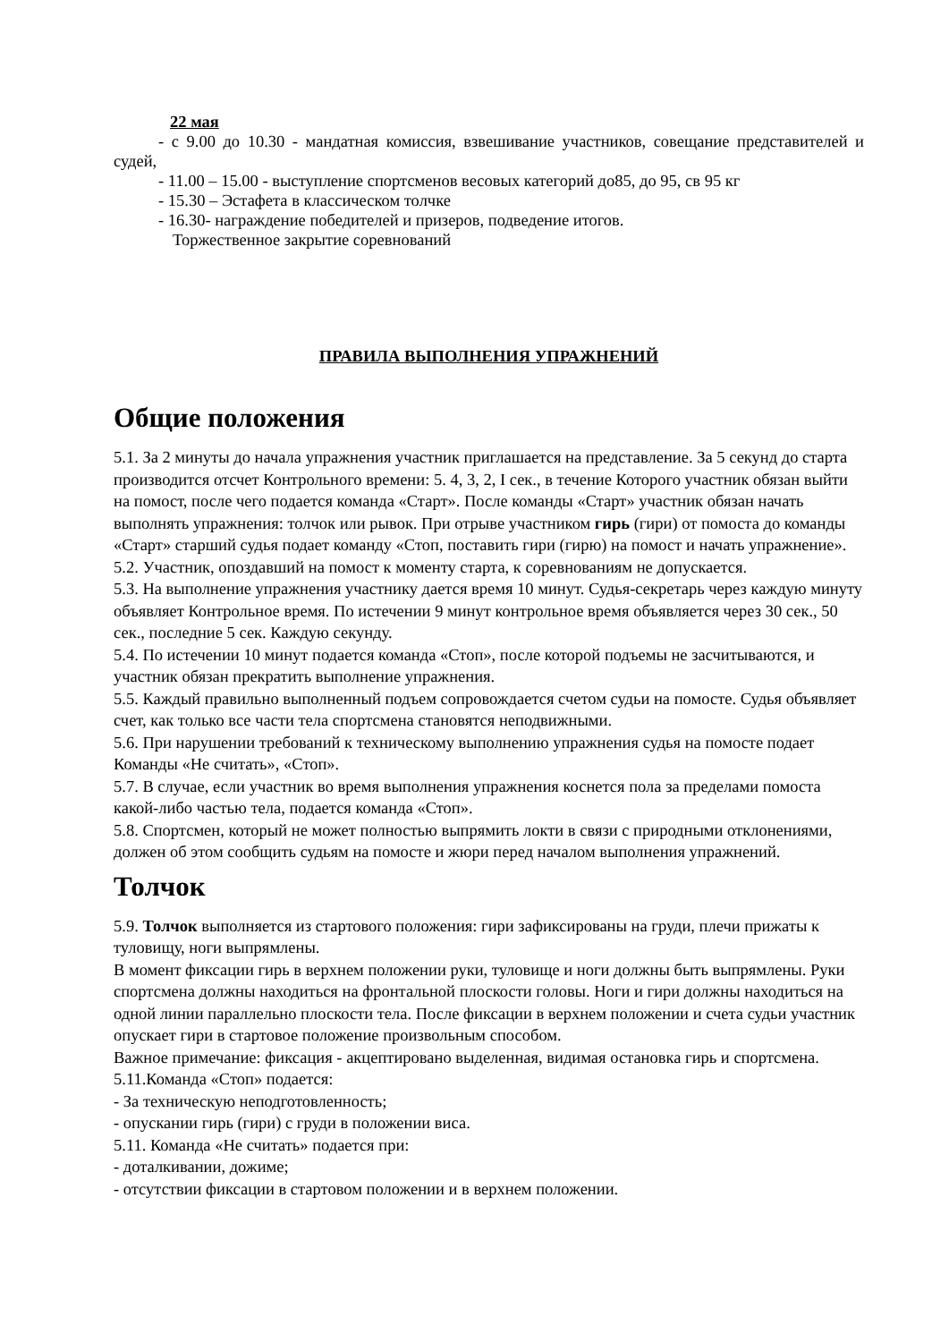22 мая
- с 9.00 до 10.30 - мандатная комиссия, взвешивание участников, совещание представителей и судей,
- 11.00 – 15.00 - выступление спортсменов весовых категорий до85, до 95, св 95 кг
- 15.30 – Эстафета в классическом толчке
- 16.30- награждение победителей и призеров, подведение итогов.
Торжественное закрытие соревнований
ПРАВИЛА ВЫПОЛНЕНИЯ УПРАЖНЕНИЙ
Общие положения
5.1. За 2 минуты до начала упражнения участник приглашается на представление. За 5 секунд до старта производится отсчет Контрольного времени: 5. 4, 3, 2, I сек., в течение Которого участник обязан выйти на помост, после чего подается команда «Старт». После команды «Старт» участник обязан начать выполнять упражнения: толчок или рывок. При отрыве участником гирь (гири) от помоста до команды «Старт» старший судья подает команду «Стоп, поставить гири (гирю) на помост и начать упражнение».
5.2. Участник, опоздавший на помост к моменту старта, к соревнованиям не допускается.
5.3. На выполнение упражнения участнику дается время 10 минут. Судья-секретарь через каждую минуту объявляет Контрольное время. По истечении 9 минут контрольное время объявляется через 30 сек., 50 сек., последние 5 сек. Каждую секунду.
5.4. По истечении 10 минут подается команда «Стоп», после которой подъемы не засчитываются, и участник обязан прекратить выполнение упражнения.
5.5. Каждый правильно выполненный подъем сопровождается счетом судьи на помосте. Судья объявляет счет, как только все части тела спортсмена становятся неподвижными.
5.6. При нарушении требований к техническому выполнению упражнения судья на помосте подает Команды «Не считать», «Стоп».
5.7. В случае, если участник во время выполнения упражнения коснется пола за пределами помоста какой-либо частью тела, подается команда «Стоп».
5.8. Спортсмен, который не может полностью выпрямить локти в связи с природными отклонениями, должен об этом сообщить судьям на помосте и жюри перед началом выполнения упражнений.
Толчок
5.9. Толчок выполняется из стартового положения: гири зафиксированы на груди, плечи прижаты к туловищу, ноги выпрямлены.
В момент фиксации гирь в верхнем положении руки, туловище и ноги должны быть выпрямлены. Руки спортсмена должны находиться на фронтальной плоскости головы. Ноги и гири должны находиться на одной линии параллельно плоскости тела. После фиксации в верхнем положении и счета судьи участник опускает гири в стартовое положение произвольным способом.
Важное примечание: фиксация - акцептировано выделенная, видимая остановка гирь и спортсмена.
5.11.Команда «Стоп» подается:
- За техническую неподготовленность;
- опускании гирь (гири) с груди в положении виса.
5.11. Команда «Не считать» подается при:
- доталкивании, дожиме;
- отсутствии фиксации в стартовом положении и в верхнем положении.